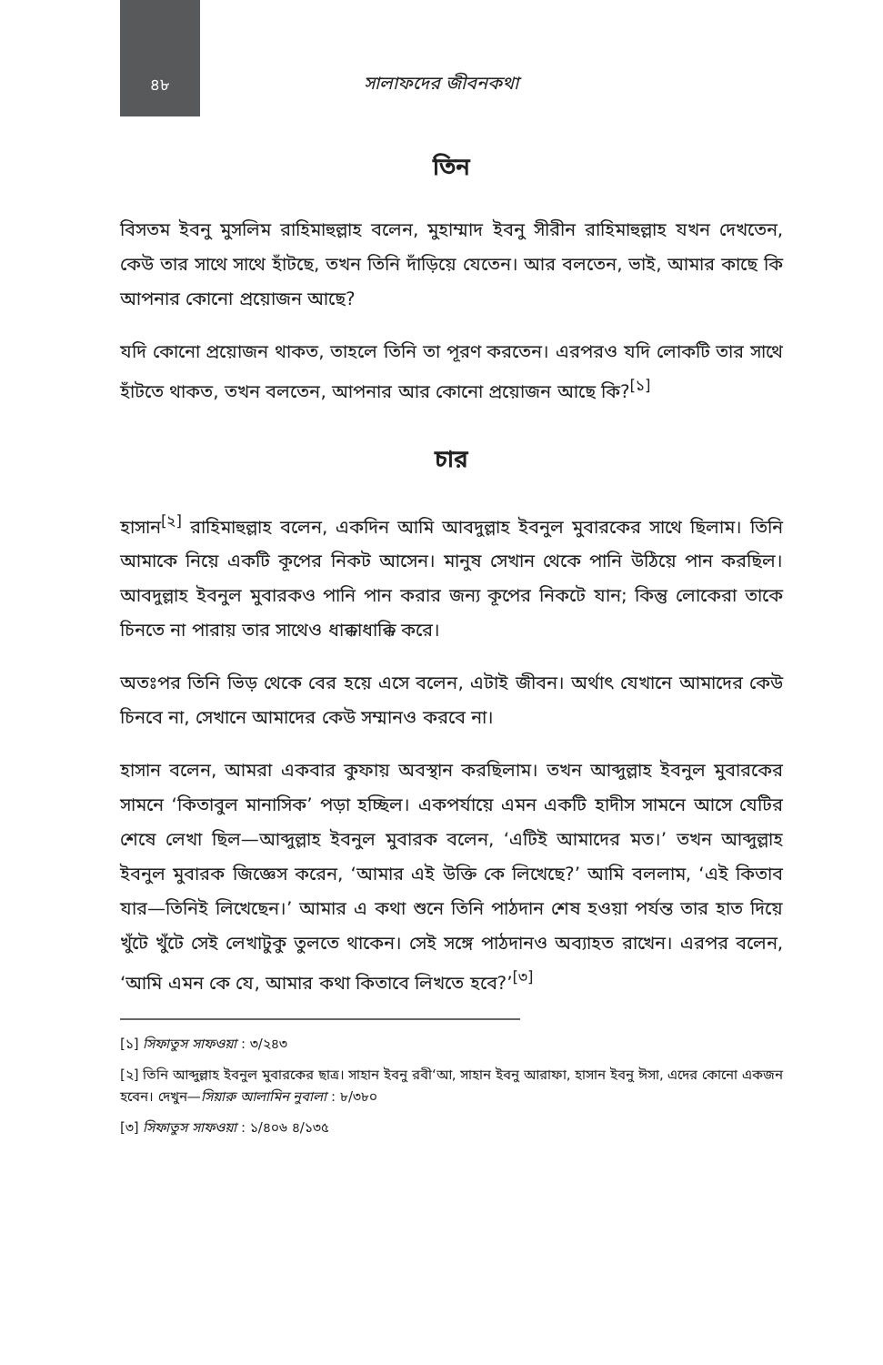৪৮
সালাফদের জীবনকথা
তিন
বিসতম ইবনু মুসলিম রাহিমাহুল্লাহ বলেন, মুহাম্মাদ ইবনু সীরীন রাহিমাহুল্লাহ যখন দেখতেন, কেউ তার সাথে সাথে হাঁটছে, তখন তিনি দাঁড়িয়ে যেতেন। আর বলতেন, ভাই, আমার কাছে কি আপনার কোনো প্রয়োজন আছে?
যদি কোনো প্রয়োজন থাকত, তাহলে তিনি তা পূরণ করতেন। এরপরও যদি লোকটি তার সাথে হাঁটতে থাকত, তখন বলতেন, আপনার আর কোনো প্রয়োজন আছে কি?<sup>[১]</sup>
চার
হাসান<sup>[২]</sup> রাহিমাহুল্লাহ বলেন, একদিন আমি আবদুল্লাহ ইবনুল মুবারকের সাথে ছিলাম। তিনি আমাকে নিয়ে একটি কূপের নিকট আসেন। মানুষ সেখান থেকে পানি উঠিয়ে পান করছিল। আবদুল্লাহ ইবনুল মুবারকও পানি পান করার জন্য কূপের নিকটে যান; কিন্তু লোকেরা তাকে চিনতে না পারায় তার সাথেও ধাক্কাধাক্কি করে।
অতঃপর তিনি ভিড় থেকে বের হয়ে এসে বলেন, এটাই জীবন। অর্থাৎ যেখানে আমাদের কেউ চিনবে না, সেখানে আমাদের কেউ সম্মানও করবে না।
হাসান বলেন, আমরা একবার কুফায় অবস্থান করছিলাম। তখন আব্দুল্লাহ ইবনুল মুবারকের সামনে ‘কিতাবুল মানাসিক’ পড়া হচ্ছিল। একপর্যায়ে এমন একটি হাদীস সামনে আসে যেটির শেষে লেখা ছিল—আব্দুল্লাহ ইবনুল মুবারক বলেন, ‘এটিই আমাদের মত।’ তখন আব্দুল্লাহ ইবনুল মুবারক জিজ্ঞেস করেন, ‘আমার এই উক্তি কে লিখেছে?’ আমি বললাম, ‘এই কিতাব যার—তিনিই লিখেছেন।’ আমার এ কথা শুনে তিনি পাঠদান শেষ হওয়া পর্যন্ত তার হাত দিয়ে খুঁটে খুঁটে সেই লেখাটুকু তুলতে থাকেন। সেই সঙ্গে পাঠদানও অব্যাহত রাখেন। এরপর বলেন, ‘আমি এমন কে যে, আমার কথা কিতাবে লিখতে হবে?’<sup>[৩]</sup>
[১] সিফাতুস সাফওয়া : ৩/২৪৩
[২] তিনি আব্দুল্লাহ ইবনুল মুবারকের ছাত্র। সাহান ইবনু রবী‘আ, সাহান ইবনু আরাফা, হাসান ইবনু ঈসা, এদের কোনো একজন হবেন। দেখুন—সিয়ারু আলামিন নুবালা : ৮/৩৮০
[৩] সিফাতুস সাফওয়া : ১/৪০৬ ৪/১৩৫